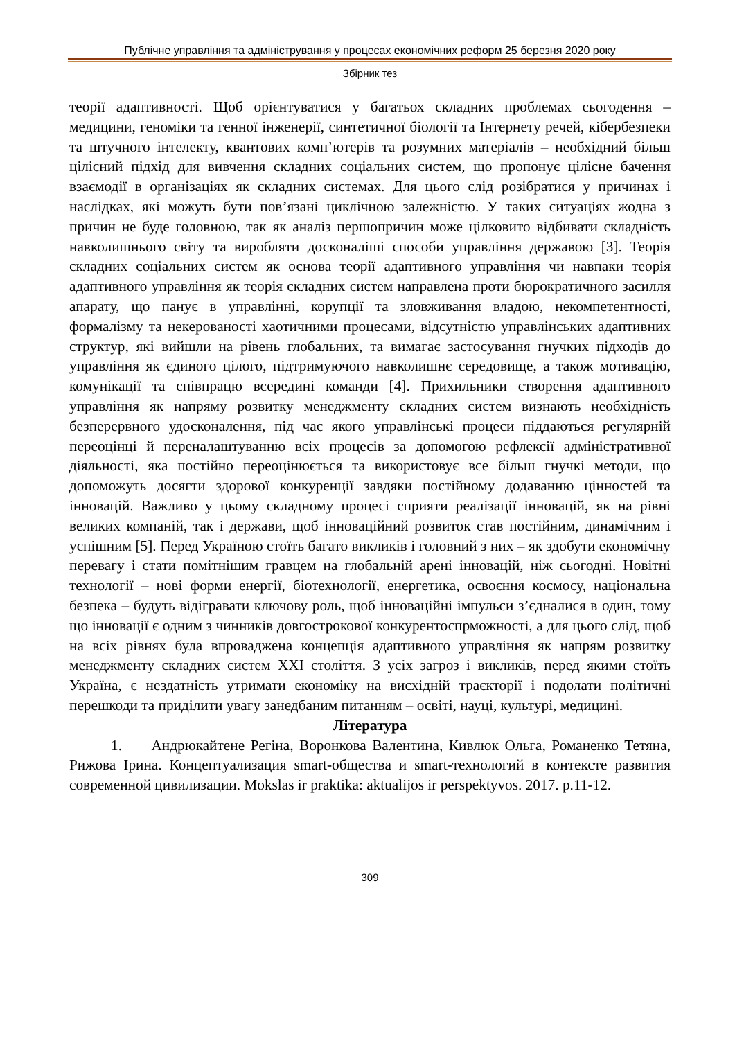Публічне управління та адміністрування у процесах економічних реформ 25 березня 2020 року
Збірник тез
теорії адаптивності. Щоб орієнтуватися у багатьох складних проблемах сьогодення – медицини, геноміки та генної інженерії, синтетичної біології та Інтернету речей, кібербезпеки та штучного інтелекту, квантових комп’ютерів та розумних матеріалів – необхідний більш цілісний підхід для вивчення складних соціальних систем, що пропонує цілісне бачення взаємодії в організаціях як складних системах. Для цього слід розібратися у причинах і наслідках, які можуть бути пов’язані циклічною залежністю. У таких ситуаціях жодна з причин не буде головною, так як аналіз першопричин може цілковито відбивати складність навколишнього світу та виробляти досконаліші способи управління державою [3]. Теорія складних соціальних систем як основа теорії адаптивного управління чи навпаки теорія адаптивного управління як теорія складних систем направлена проти бюрократичного засилля апарату, що панує в управлінні, корупції та зловживання владою, некомпетентності, формалізму та некерованості хаотичними процесами, відсутністю управлінських адаптивних структур, які вийшли на рівень глобальних, та вимагає застосування гнучких підходів до управління як єдиного цілого, підтримуючого навколишнє середовище, а також мотивацію, комунікації та співпрацю всередині команди [4]. Прихильники створення адаптивного управління як напряму розвитку менеджменту складних систем визнають необхідність безперервного удосконалення, під час якого управлінські процеси піддаються регулярній переоцінці й переналаштуванню всіх процесів за допомогою рефлексії адміністративної діяльності, яка постійно переоцінюється та використовує все більш гнучкі методи, що допоможуть досягти здорової конкуренції завдяки постійному додаванню цінностей та інновацій. Важливо у цьому складному процесі сприяти реалізації інновацій, як на рівні великих компаній, так і держави, щоб інноваційний розвиток став постійним, динамічним і успішним [5]. Перед Україною стоїть багато викликів і головний з них – як здобути економічну перевагу і стати помітнішим гравцем на глобальній арені інновацій, ніж сьогодні. Новітні технології – нові форми енергії, біотехнології, енергетика, освоєння космосу, національна безпека – будуть відігравати ключову роль, щоб інноваційні імпульси з’єдналися в один, тому що інновації є одним з чинників довгострокової конкурентоспрможності, а для цього слід, щоб на всіх рівнях була впроваджена концепція адаптивного управління як напрям розвитку менеджменту складних систем XXI століття. З усіх загроз і викликів, перед якими стоїть Україна, є нездатність утримати економіку на висхідній траєкторії і подолати політичні перешкоди та приділити увагу занедбаним питанням – освіті, науці, культурі, медицині.
Література
1. Андрюкайтене Регіна, Воронкова Валентина, Кивлюк Ольга, Романенко Тетяна, Рижова Ірина. Концептуализация smart-общества и smart-технологий в контексте развития современной цивилизации. Mokslas ir praktika: aktualijos ir perspektyvos. 2017. p.11-12.
309